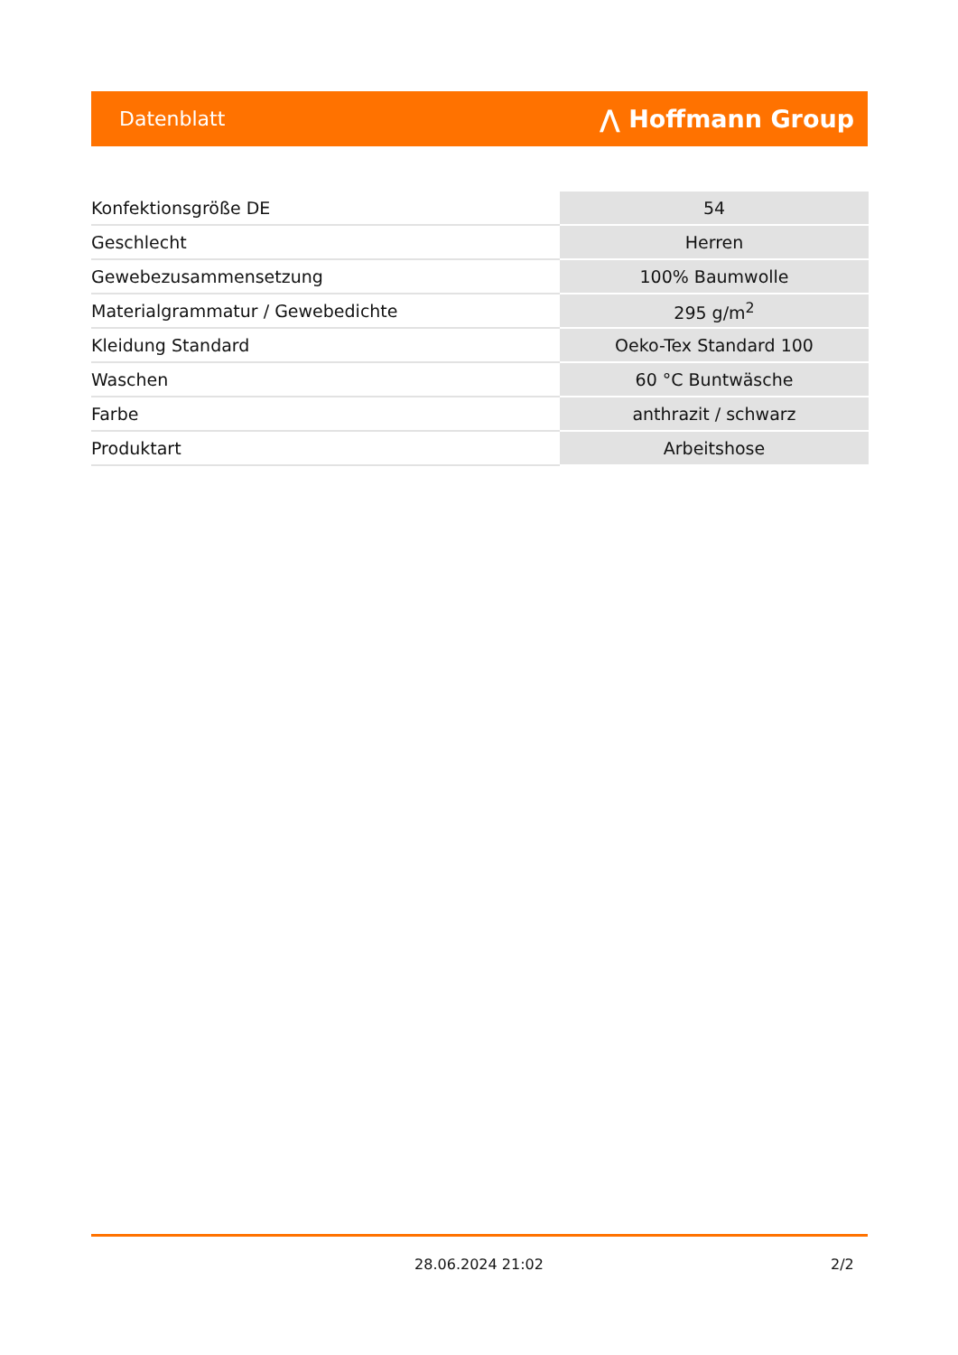Datenblatt ⋀ Hoffmann Group
| Konfektionsgröße DE | 54 |
| Geschlecht | Herren |
| Gewebezusammensetzung | 100% Baumwolle |
| Materialgrammatur / Gewebedichte | 295 g/m<sup>2</sup> |
| Kleidung Standard | Oeko-Tex Standard 100 |
| Waschen | 60 °C Buntwäsche |
| Farbe | anthrazit / schwarz |
| Produktart | Arbeitshose |
28.06.2024 21:02 2/2